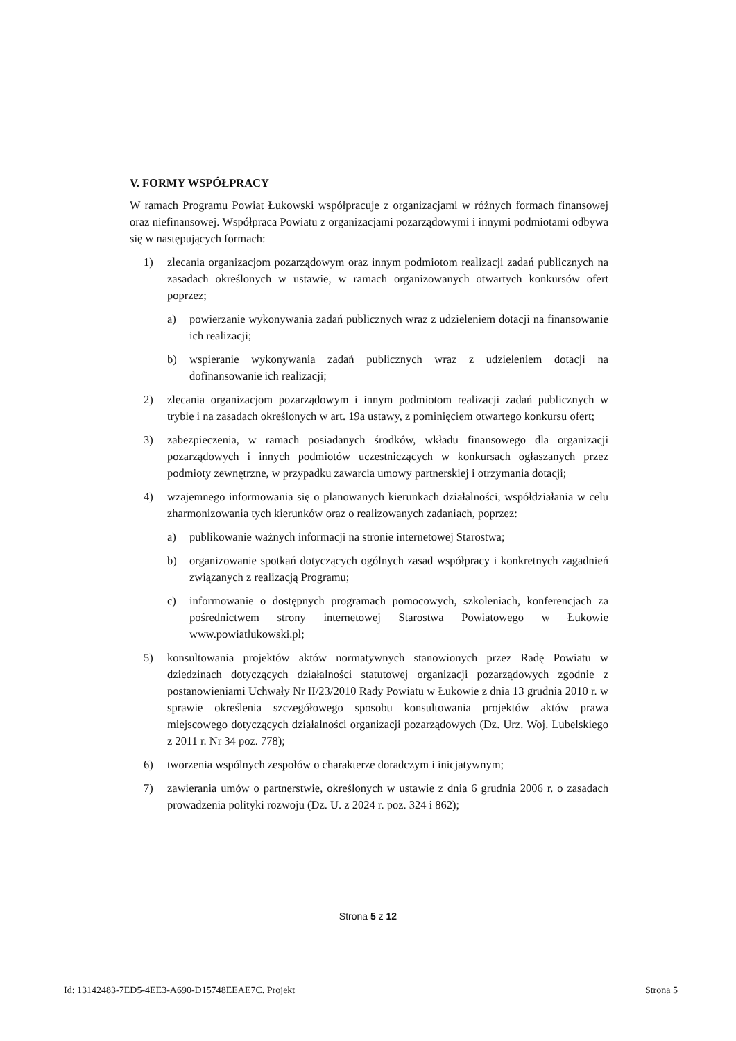V. FORMY WSPÓŁPRACY
W ramach Programu Powiat Łukowski współpracuje z organizacjami w różnych formach finansowej oraz niefinansowej. Współpraca Powiatu z organizacjami pozarządowymi i innymi podmiotami odbywa się w następujących formach:
1) zlecania organizacjom pozarządowym oraz innym podmiotom realizacji zadań publicznych na zasadach określonych w ustawie, w ramach organizowanych otwartych konkursów ofert poprzez;
a) powierzanie wykonywania zadań publicznych wraz z udzieleniem dotacji na finansowanie ich realizacji;
b) wspieranie wykonywania zadań publicznych wraz z udzieleniem dotacji na dofinansowanie ich realizacji;
2) zlecania organizacjom pozarządowym i innym podmiotom realizacji zadań publicznych w trybie i na zasadach określonych w art. 19a ustawy, z pominięciem otwartego konkursu ofert;
3) zabezpieczenia, w ramach posiadanych środków, wkładu finansowego dla organizacji pozarządowych i innych podmiotów uczestniczących w konkursach ogłaszanych przez podmioty zewnętrzne, w przypadku zawarcia umowy partnerskiej i otrzymania dotacji;
4) wzajemnego informowania się o planowanych kierunkach działalności, współdziałania w celu zharmonizowania tych kierunków oraz o realizowanych zadaniach, poprzez:
a) publikowanie ważnych informacji na stronie internetowej Starostwa;
b) organizowanie spotkań dotyczących ogólnych zasad współpracy i konkretnych zagadnień związanych z realizacją Programu;
c) informowanie o dostępnych programach pomocowych, szkoleniach, konferencjach za pośrednictwem strony internetowej Starostwa Powiatowego w Łukowie www.powiatlukowski.pl;
5) konsultowania projektów aktów normatywnych stanowionych przez Radę Powiatu w dziedzinach dotyczących działalności statutowej organizacji pozarządowych zgodnie z postanowieniami Uchwały Nr II/23/2010 Rady Powiatu w Łukowie z dnia 13 grudnia 2010 r. w sprawie określenia szczegółowego sposobu konsultowania projektów aktów prawa miejscowego dotyczących działalności organizacji pozarządowych (Dz. Urz. Woj. Lubelskiego z 2011 r. Nr 34 poz. 778);
6) tworzenia wspólnych zespołów o charakterze doradczym i inicjatywnym;
7) zawierania umów o partnerstwie, określonych w ustawie z dnia 6 grudnia 2006 r. o zasadach prowadzenia polityki rozwoju (Dz. U. z 2024 r. poz. 324 i 862);
Strona 5 z 12
Id: 13142483-7ED5-4EE3-A690-D15748EEAE7C. Projekt Strona 5